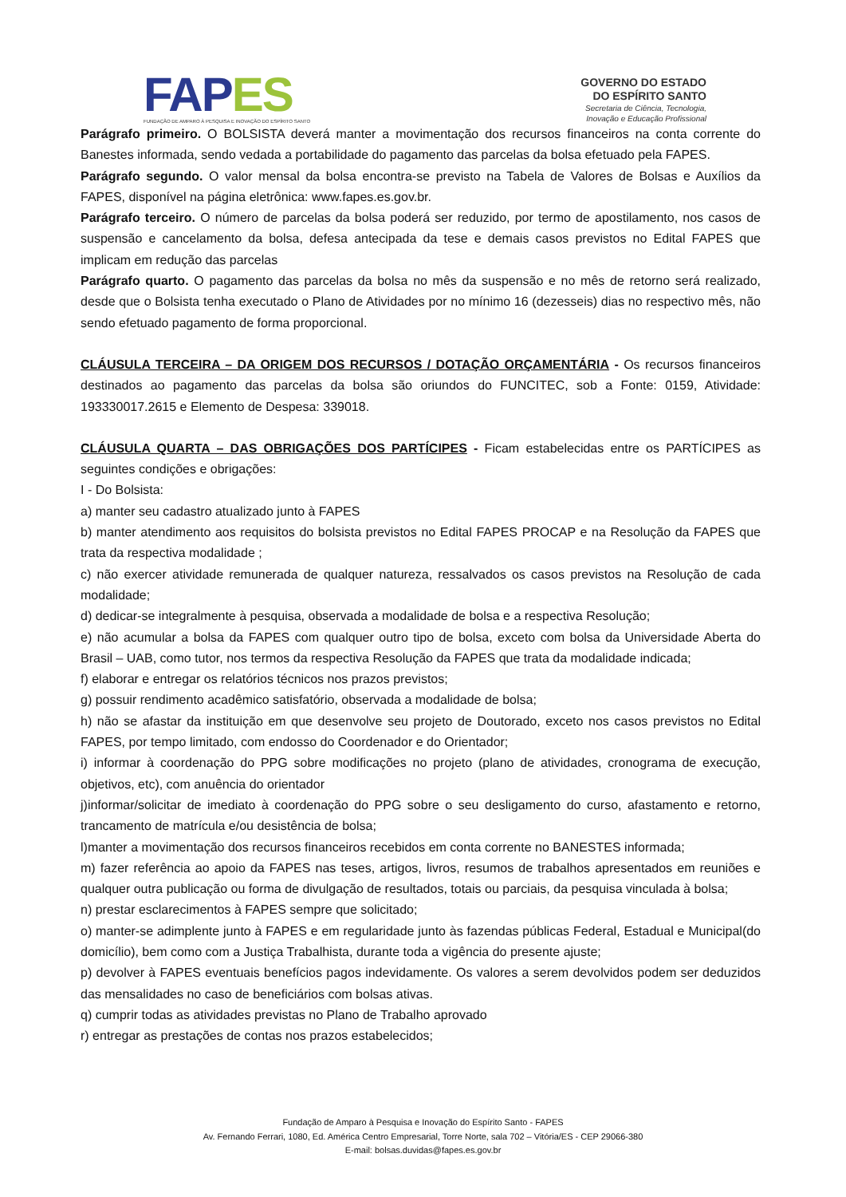FAP ES
FUNDAÇÃO DE AMPARO À PESQUISA E INOVAÇÃO DO ESPÍRITO SANTO
GOVERNO DO ESTADO
DO ESPÍRITO SANTO
Secretaria de Ciência, Tecnologia,
Inovação e Educação Profissional
Parágrafo primeiro. O BOLSISTA deverá manter a movimentação dos recursos financeiros na conta corrente do Banestes informada, sendo vedada a portabilidade do pagamento das parcelas da bolsa efetuado pela FAPES.
Parágrafo segundo. O valor mensal da bolsa encontra-se previsto na Tabela de Valores de Bolsas e Auxílios da FAPES, disponível na página eletrônica: www.fapes.es.gov.br.
Parágrafo terceiro. O número de parcelas da bolsa poderá ser reduzido, por termo de apostilamento, nos casos de suspensão e cancelamento da bolsa, defesa antecipada da tese e demais casos previstos no Edital FAPES que implicam em redução das parcelas
Parágrafo quarto. O pagamento das parcelas da bolsa no mês da suspensão e no mês de retorno será realizado, desde que o Bolsista tenha executado o Plano de Atividades por no mínimo 16 (dezesseis) dias no respectivo mês, não sendo efetuado pagamento de forma proporcional.
CLÁUSULA TERCEIRA – DA ORIGEM DOS RECURSOS / DOTAÇÃO ORÇAMENTÁRIA - Os recursos financeiros destinados ao pagamento das parcelas da bolsa são oriundos do FUNCITEC, sob a Fonte: 0159, Atividade: 193330017.2615 e Elemento de Despesa: 339018.
CLÁUSULA QUARTA – DAS OBRIGAÇÕES DOS PARTÍCIPES - Ficam estabelecidas entre os PARTÍCIPES as seguintes condições e obrigações:
I - Do Bolsista:
a) manter seu cadastro atualizado junto à FAPES
b) manter atendimento aos requisitos do bolsista previstos no Edital FAPES PROCAP e na Resolução da FAPES que trata da respectiva modalidade ;
c) não exercer atividade remunerada de qualquer natureza, ressalvados os casos previstos na Resolução de cada modalidade;
d) dedicar-se integralmente à pesquisa, observada a modalidade de bolsa e a respectiva Resolução;
e) não acumular a bolsa da FAPES com qualquer outro tipo de bolsa, exceto com bolsa da Universidade Aberta do Brasil – UAB, como tutor, nos termos da respectiva Resolução da FAPES que trata da modalidade indicada;
f) elaborar e entregar os relatórios técnicos nos prazos previstos;
g) possuir rendimento acadêmico satisfatório, observada a modalidade de bolsa;
h) não se afastar da instituição em que desenvolve seu projeto de Doutorado, exceto nos casos previstos no Edital FAPES, por tempo limitado, com endosso do Coordenador e do Orientador;
i) informar à coordenação do PPG sobre modificações no projeto (plano de atividades, cronograma de execução, objetivos, etc), com anuência do orientador
j)informar/solicitar de imediato à coordenação do PPG sobre o seu desligamento do curso, afastamento e retorno, trancamento de matrícula e/ou desistência de bolsa;
l)manter a movimentação dos recursos financeiros recebidos em conta corrente no BANESTES informada;
m) fazer referência ao apoio da FAPES nas teses, artigos, livros, resumos de trabalhos apresentados em reuniões e qualquer outra publicação ou forma de divulgação de resultados, totais ou parciais, da pesquisa vinculada à bolsa;
n) prestar esclarecimentos à FAPES sempre que solicitado;
o) manter-se adimplente junto à FAPES e em regularidade junto às fazendas públicas Federal, Estadual e Municipal(do domicílio), bem como com a Justiça Trabalhista, durante toda a vigência do presente ajuste;
p) devolver à FAPES eventuais benefícios pagos indevidamente. Os valores a serem devolvidos podem ser deduzidos das mensalidades no caso de beneficiários com bolsas ativas.
q) cumprir todas as atividades previstas no Plano de Trabalho aprovado
r) entregar as prestações de contas nos prazos estabelecidos;
Fundação de Amparo à Pesquisa e Inovação do Espírito Santo - FAPES
Av. Fernando Ferrari, 1080, Ed. América Centro Empresarial, Torre Norte, sala 702 – Vitória/ES - CEP 29066-380
E-mail: bolsas.duvidas@fapes.es.gov.br